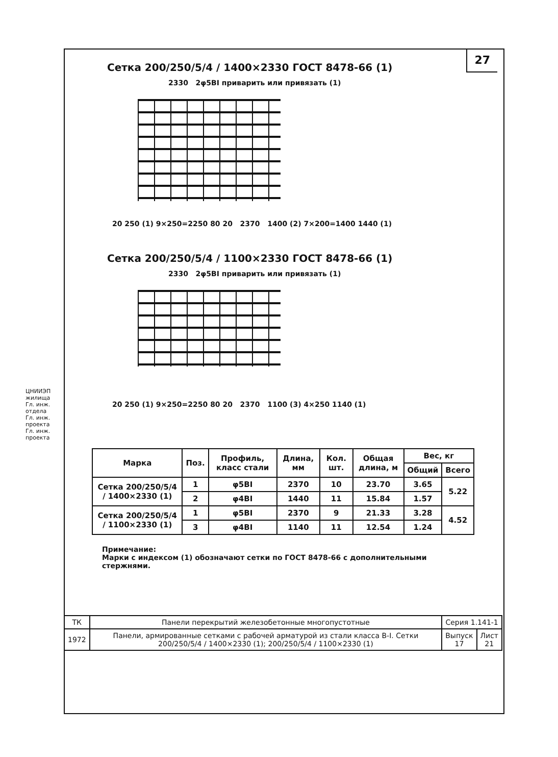27
Сетка 200/250/5/4 / 1400×2330 ГОСТ 8478-66 (1)
2330 2φ5BI приварить или привязать (1)
20 250 (1) 9×250=2250 80 20 2370 1400 (2) 7×200=1400 1440 (1)
Сетка 200/250/5/4 / 1100×2330 ГОСТ 8478-66 (1)
2330 2φ5BI приварить или привязать (1)
20 250 (1) 9×250=2250 80 20 2370 1100 (3) 4×250 1140 (1)
| Марка | Поз. | Профиль, класс стали | Длина, мм | Кол. шт. | Общая длина, м | Вес, кг | |
| --- | --- | --- | --- | --- | --- | --- | --- |
| | | | | | | Общий | Всего |
| Сетка 200/250/5/4 / 1400×2330 (1) | 1 | φ5BI | 2370 | 10 | 23.70 | 3.65 | 5.22 |
| | 2 | φ4BI | 1440 | 11 | 15.84 | 1.57 | |
| Сетка 200/250/5/4 / 1100×2330 (1) | 1 | φ5BI | 2370 | 9 | 21.33 | 3.28 | 4.52 |
| | 3 | φ4BI | 1140 | 11 | 12.54 | 1.24 | |
Примечание:
Марки с индексом (1) обозначают сетки по ГОСТ 8478-66 с дополнительными стержнями.
| ТК | Панели перекрытий железобетонные многопустотные | Серия 1.141-1 | |
| 1972 | Панели, армированные сетками с рабочей арматурой из стали класса B-I. Сетки 200/250/5/4 / 1400×2330 (1); 200/250/5/4 / 1100×2330 (1) | Выпуск 17 | Лист 21 |
ЦНИИЭП жилища
Гл. инж. отдела
Гл. инж. проекта
Гл. инж. проекта